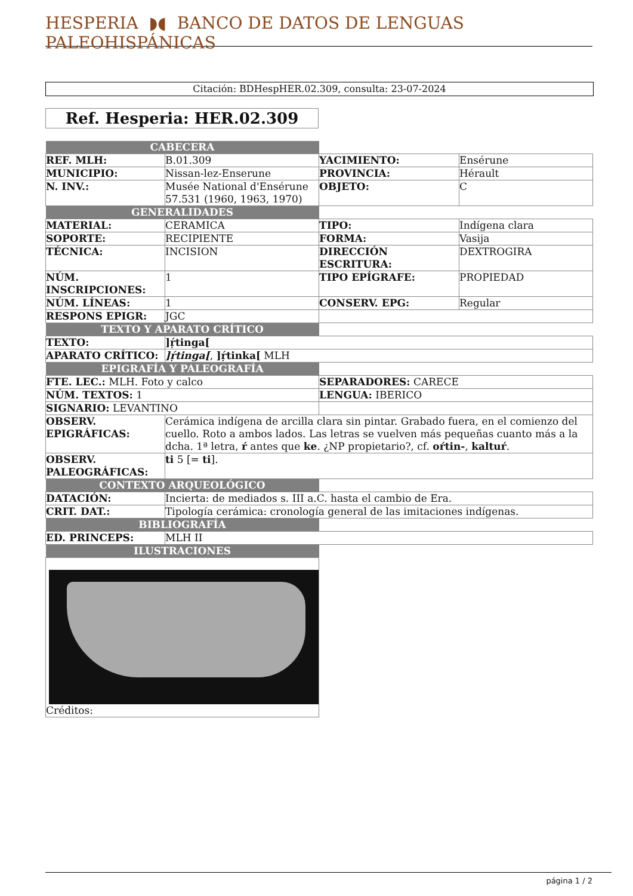HESPERIA ◗◖ BANCO DE DATOS DE LENGUAS PALEOHISPÁNICAS
Citación: BDHespHER.02.309, consulta: 23-07-2024
Ref. Hesperia: HER.02.309
| CABECERA | | | |
| REF. MLH: | B.01.309 | YACIMIENTO: | Ensérune |
| MUNICIPIO: | Nissan-lez-Enserune | PROVINCIA: | Hérault |
| N. INV.: | Musée National d'Ensérune 57.531 (1960, 1963, 1970) | OBJETO: | C |
| GENERALIDADES | | | |
| MATERIAL: | CERAMICA | TIPO: | Indígena clara |
| SOPORTE: | RECIPIENTE | FORMA: | Vasija |
| TÉCNICA: | INCISION | DIRECCIÓN ESCRITURA: | DEXTROGIRA |
| NÚM. INSCRIPCIONES: | 1 | TIPO EPÍGRAFE: | PROPIEDAD |
| NÚM. LÍNEAS: | 1 | CONSERV. EPG: | Regular |
| RESPONS EPIGR: | JGC | | |
| TEXTO Y APARATO CRÍTICO | | | |
| TEXTO: | ]ṛ́tinga[ | | |
| APARATO CRÍTICO: | ]ṛ́tinga[ , ]ṛ́tinka[ MLH | | |
| EPIGRAFÍA Y PALEOGRAFÍA | | | |
| FTE. LEC.: MLH. Foto y calco | | SEPARADORES: CARECE | |
| NÚM. TEXTOS: 1 | | LENGUA: IBERICO | |
| SIGNARIO: LEVANTINO | | | |
| OBSERV. EPIGRÁFICAS: | Cerámica indígena de arcilla clara sin pintar. Grabado fuera, en el comienzo del cuello. Roto a ambos lados. Las letras se vuelven más pequeñas cuanto más a la dcha. 1ª letra, ŕ antes que ke . ¿NP propietario?, cf. oŕtin- , kaltuŕ . | | |
| OBSERV. PALEOGRÁFICAS: | ti 5 [= ti ]. | | |
| CONTEXTO ARQUEOLÓGICO | | | |
| DATACIÓN: | Incierta: de mediados s. III a.C. hasta el cambio de Era. | | |
| CRIT. DAT.: | Tipología cerámica: cronología general de las imitaciones indígenas. | | |
| BIBLIOGRAFÍA | | | |
| ED. PRINCEPS: | MLH II | | |
| ILUSTRACIONES | | | |
| Créditos: | | | |
página 1 / 2